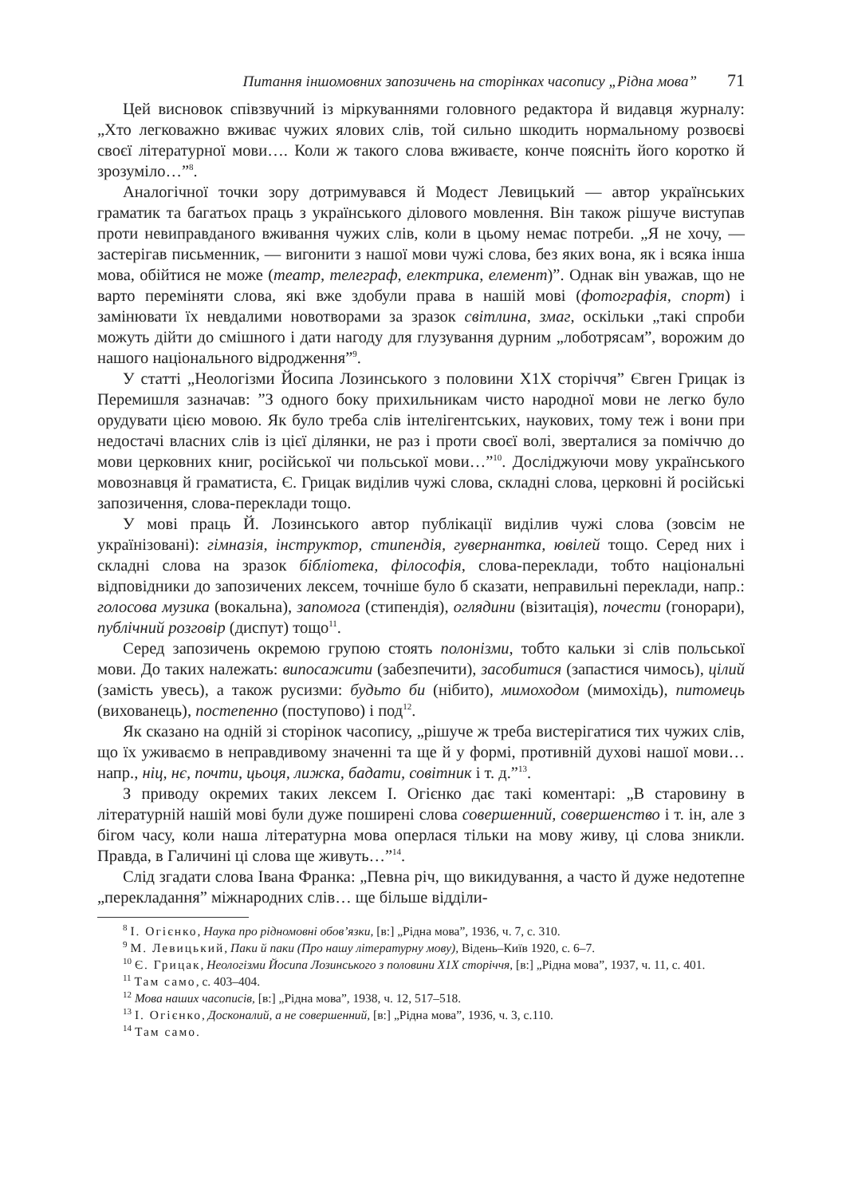Питання іншомовних запозичень на сторінках часопису „Рідна мова” 71
Цей висновок співзвучний із міркуваннями головного редактора й видавця журналу: „Хто легковажно вживає чужих ялових слів, той сильно шкодить нормальному розвоєві своєї літературної мови…. Коли ж такого слова вживаєте, конче поясніть його коротко й зрозуміло…”<sup>8</sup>.
Аналогічної точки зору дотримувався й Модест Левицький — автор українських граматик та багатьох праць з українського ділового мовлення. Він також рішуче виступав проти невиправданого вживання чужих слів, коли в цьому немає потреби. „Я не хочу, — застерігав письменник, — вигонити з нашої мови чужі слова, без яких вона, як і всяка інша мова, обійтися не може (театр, телеграф, електрика, елемент)”. Однак він уважав, що не варто переміняти слова, які вже здобули права в нашій мові (фотографія, спорт) і замінювати їх невдалими новотворами за зразок світлина, змаг, оскільки „такі спроби можуть дійти до смішного і дати нагоду для глузування дурним „лоботрясам”, ворожим до нашого національного відродження”<sup>9</sup>.
У статті „Неологізми Йосипа Лозинського з половини Х1Х сторіччя” Євген Грицак із Перемишля зазначав: ”З одного боку прихильникам чисто народної мови не легко було орудувати цією мовою. Як було треба слів інтелігентських, наукових, тому теж і вони при недостачі власних слів із цієї ділянки, не раз і проти своєї волі, зверталися за поміччю до мови церковних книг, російської чи польської мови…”<sup>10</sup>. Досліджуючи мову українського мовознавця й граматиста, Є. Грицак виділив чужі слова, складні слова, церковні й російські запозичення, слова-переклади тощо.
У мові праць Й. Лозинського автор публікації виділив чужі слова (зовсім не українізовані): гімназія, інструктор, стипендія, гувернантка, ювілей тощо. Серед них і складні слова на зразок бібліотека, філософія, слова-переклади, тобто національні відповідники до запозичених лексем, точніше було б сказати, неправильні переклади, напр.: голосова музика (вокальна), запомога (стипендія), оглядини (візитація), почести (гонорари), публічний розговір (диспут) тощо<sup>11</sup>.
Серед запозичень окремою групою стоять полонізми, тобто кальки зі слів польської мови. До таких належать: випосажити (забезпечити), засобитися (запастися чимось), цілий (замість увесь), а також русизми: будьто би (нібито), мимоходом (мимохідь), питомець (вихованець), постепенно (поступово) і под<sup>12</sup>.
Як сказано на одній зі сторінок часопису, „рішуче ж треба вистерігатися тих чужих слів, що їх уживаємо в неправдивому значенні та ще й у формі, противній духові нашої мови… напр., ніц, нє, почти, цьоця, лижка, бадати, совітник і т. д.”<sup>13</sup>.
З приводу окремих таких лексем І. Огієнко дає такі коментарі: „В старовину в літературній нашій мові були дуже поширені слова совершенний, совершенство і т. ін, але з бігом часу, коли наша літературна мова оперлася тільки на мову живу, ці слова зникли. Правда, в Галичині ці слова ще живуть…”<sup>14</sup>.
Слід згадати слова Івана Франка: „Певна річ, що викидування, а часто й дуже недотепне „перекладання” міжнародних слів… ще більше відділи-
<sup>8</sup> І. Огієнко, Наука про рідномовні обов’язки, [в:] „Рідна мова”, 1936, ч. 7, с. 310.
<sup>9</sup> М. Левицький, Паки й паки (Про нашу літературну мову), Відень–Київ 1920, с. 6–7.
<sup>10</sup> Є. Грицак, Неологізми Йосипа Лозинського з половини Х1Х сторіччя, [в:] „Рідна мова”, 1937, ч. 11, с. 401.
<sup>11</sup> Там само, с. 403–404.
<sup>12</sup> Мова наших часописів, [в:] „Рідна мова”, 1938, ч. 12, 517–518.
<sup>13</sup> І. Огієнко, Досконалий, а не совершенний, [в:] „Рідна мова”, 1936, ч. 3, с.110.
<sup>14</sup> Там само.